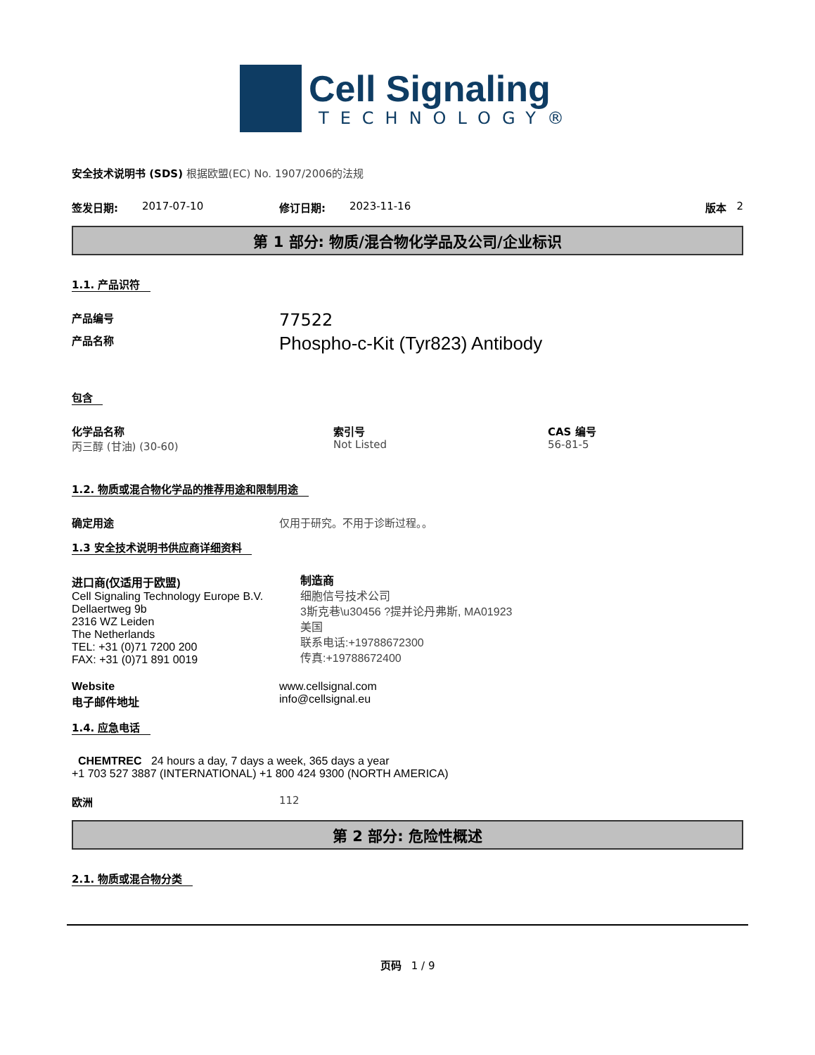Cell Signaling
TECHNOLOGY®
安全技术说明书 (SDS) 根据欧盟(EC) No. 1907/2006的法规
签发日期: 2017-07-10 修订日期: 2023-11-16 版本 2
第 1 部分: 物质/混合物化学品及公司/企业标识
1.1. 产品识符
产品编号 77522
产品名称 Phospho-c-Kit (Tyr823) Antibody
包含
化学品名称
丙三醇 (甘油) (30-60)
索引号
Not Listed
CAS 编号
56-81-5
1.2. 物质或混合物化学品的推荐用途和限制用途
确定用途 仅用于研究。不用于诊断过程。。
1.3 安全技术说明书供应商详细资料
进口商(仅适用于欧盟)
Cell Signaling Technology Europe B.V.
Dellaertweg 9b
2316 WZ Leiden
The Netherlands
TEL: +31 (0)71 7200 200
FAX: +31 (0)71 891 0019
制造商
细胞信号技术公司
3斯克巷\u30456 ?提并论丹弗斯, MA01923
美国
联系电话:+19788672300
传真:+19788672400
Website
电子邮件地址 www.cellsignal.com
info@cellsignal.eu
1.4. 应急电话
CHEMTREC 24 hours a day, 7 days a week, 365 days a year
+1 703 527 3887 (INTERNATIONAL) +1 800 424 9300 (NORTH AMERICA)
欧洲 112
第 2 部分: 危险性概述
2.1. 物质或混合物分类
页码 1 / 9